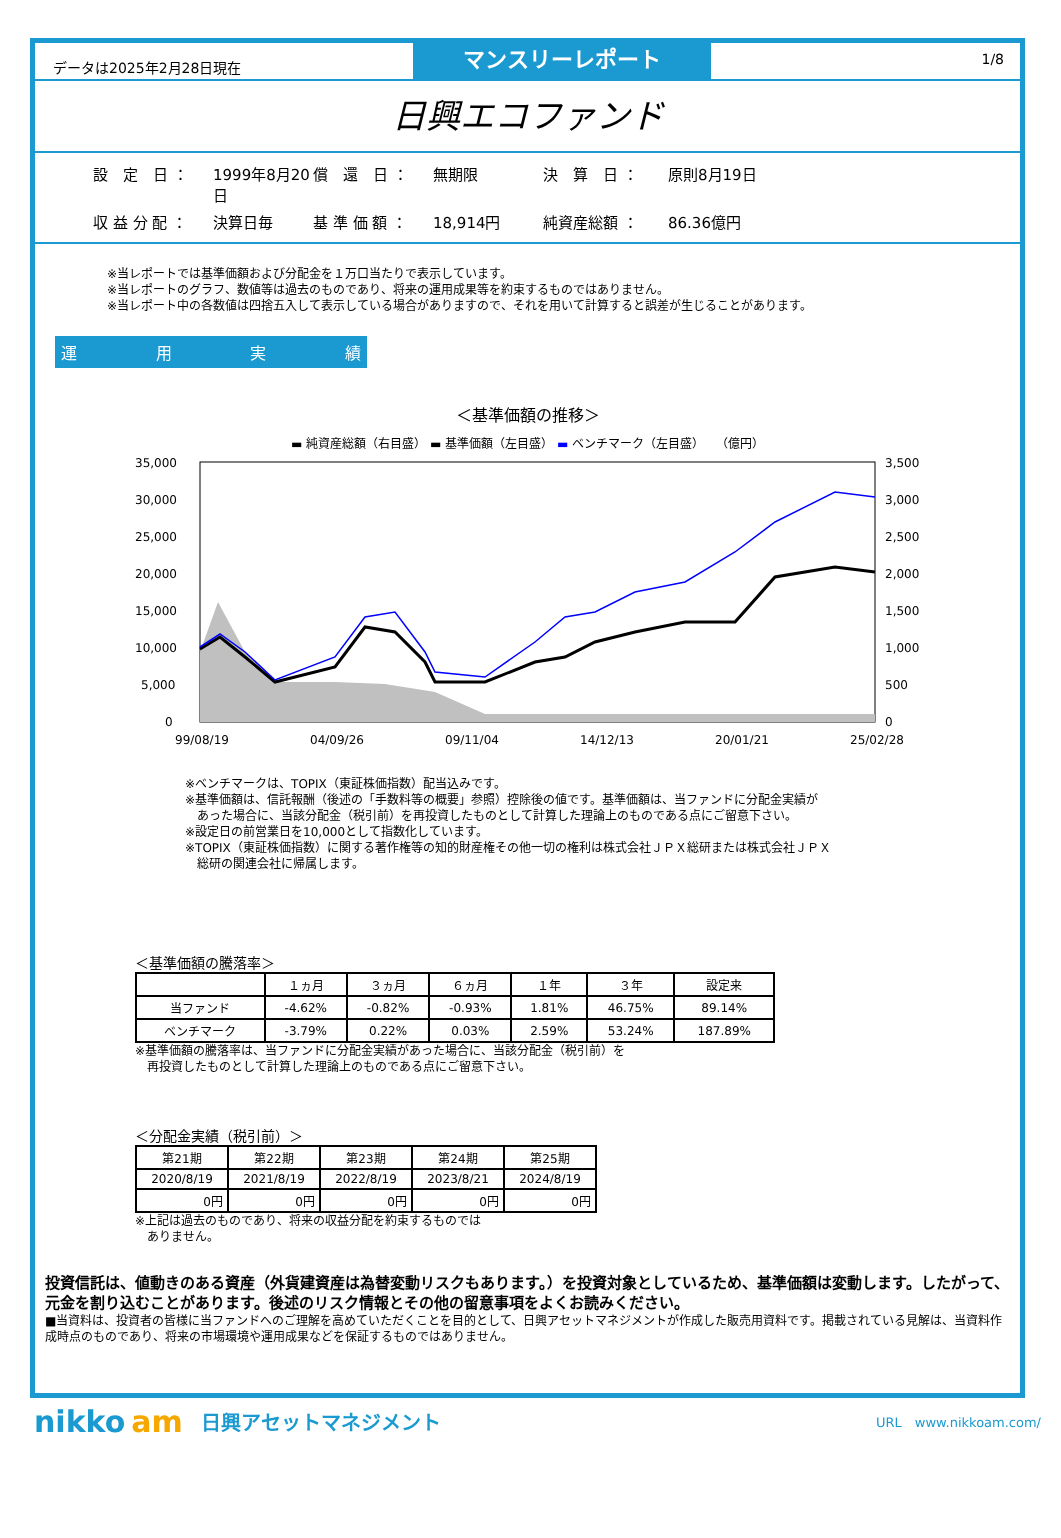データは2025年2月28日現在
マンスリーレポート
1/8
日興エコファンド
設　定　日 ： 1999年8月20日 償　還　日 ： 無期限 決　算　日 ： 原則8月19日 収 益 分 配 ： 決算日毎 基 準 価 額 ： 18,914円 純資産総額 ： 86.36億円
※当レポートでは基準価額および分配金を１万口当たりで表示しています。
※当レポートのグラフ、数値等は過去のものであり、将来の運用成果等を約束するものではありません。
※当レポート中の各数値は四捨五入して表示している場合がありますので、それを用いて計算すると誤差が生じることがあります。
運用実績
＜基準価額の推移＞
▬ 純資産総額（右目盛） ▬ 基準価額（左目盛） ▬ ベンチマーク（左目盛）　　（億円）
35,000
30,000
25,000
20,000
15,000
10,000
5,000
0
3,500
3,000
2,500
2,000
1,500
1,000
500
0
99/08/19
04/09/26
09/11/04
14/12/13
20/01/21
25/02/28
※ベンチマークは、TOPIX（東証株価指数）配当込みです。
※基準価額は、信託報酬（後述の「手数料等の概要」参照）控除後の値です。基準価額は、当ファンドに分配金実績が
　あった場合に、当該分配金（税引前）を再投資したものとして計算した理論上のものである点にご留意下さい。
※設定日の前営業日を10,000として指数化しています。
※TOPIX（東証株価指数）に関する著作権等の知的財産権その他一切の権利は株式会社ＪＰＸ総研または株式会社ＪＰＸ
　総研の関連会社に帰属します。
＜基準価額の騰落率＞
| | １ヵ月 | ３ヵ月 | ６ヵ月 | １年 | ３年 | 設定来 |
| --- | --- | --- | --- | --- | --- | --- |
| 当ファンド | -4.62% | -0.82% | -0.93% | 1.81% | 46.75% | 89.14% |
| ベンチマーク | -3.79% | 0.22% | 0.03% | 2.59% | 53.24% | 187.89% |
※基準価額の騰落率は、当ファンドに分配金実績があった場合に、当該分配金（税引前）を
　再投資したものとして計算した理論上のものである点にご留意下さい。
＜分配金実績（税引前）＞
| 第21期 | 第22期 | 第23期 | 第24期 | 第25期 |
| --- | --- | --- | --- | --- |
| 2020/8/19 | 2021/8/19 | 2022/8/19 | 2023/8/21 | 2024/8/19 |
| 0円 | 0円 | 0円 | 0円 | 0円 |
※上記は過去のものであり、将来の収益分配を約束するものでは
　ありません。
投資信託は、値動きのある資産（外貨建資産は為替変動リスクもあります。）を投資対象としているため、基準価額は変動します。したがって、元金を割り込むことがあります。後述のリスク情報とその他の留意事項をよくお読みください。
■当資料は、投資者の皆様に当ファンドへのご理解を高めていただくことを目的として、日興アセットマネジメントが作成した販売用資料です。掲載されている見解は、当資料作成時点のものであり、将来の市場環境や運用成果などを保証するものではありません。
nikko am 日興アセットマネジメント URL　www.nikkoam.com/